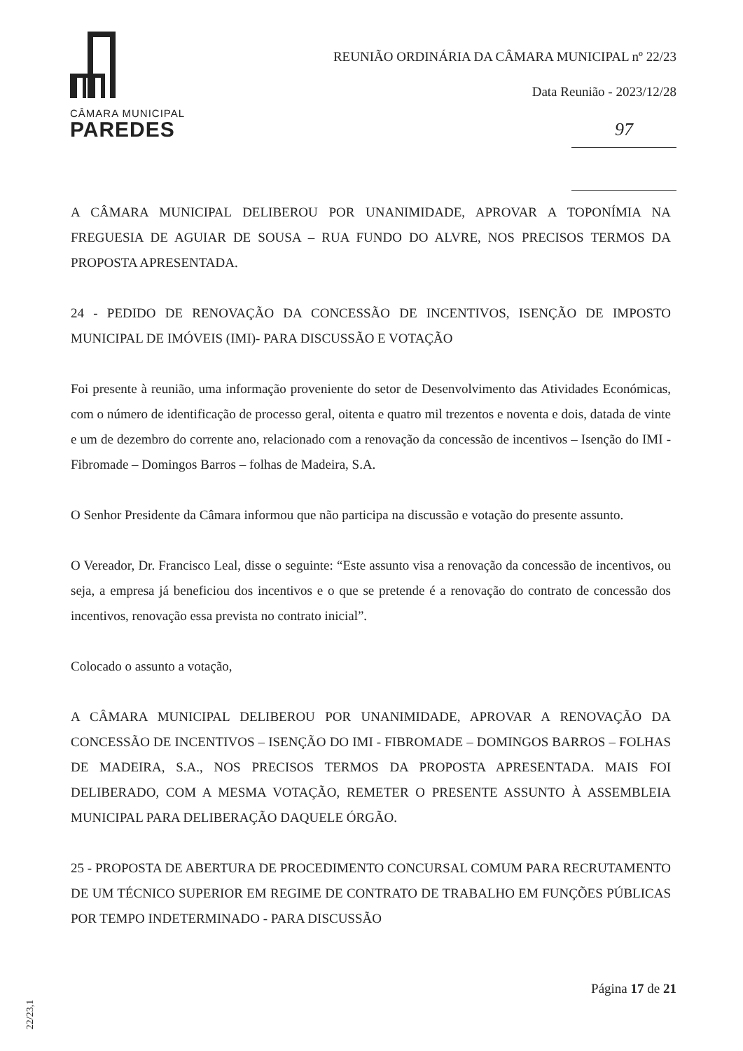CÂMARA MUNICIPAL
PAREDES
REUNIÃO ORDINÁRIA DA CÂMARA MUNICIPAL nº 22/23
Data Reunião - 2023/12/28
97
A CÂMARA MUNICIPAL DELIBEROU POR UNANIMIDADE, APROVAR A TOPONÍMIA NA FREGUESIA DE AGUIAR DE SOUSA – RUA FUNDO DO ALVRE, NOS PRECISOS TERMOS DA PROPOSTA APRESENTADA.
24 - PEDIDO DE RENOVAÇÃO DA CONCESSÃO DE INCENTIVOS, ISENÇÃO DE IMPOSTO MUNICIPAL DE IMÓVEIS (IMI)- PARA DISCUSSÃO E VOTAÇÃO
Foi presente à reunião, uma informação proveniente do setor de Desenvolvimento das Atividades Económicas, com o número de identificação de processo geral, oitenta e quatro mil trezentos e noventa e dois, datada de vinte e um de dezembro do corrente ano, relacionado com a renovação da concessão de incentivos – Isenção do IMI - Fibromade – Domingos Barros – folhas de Madeira, S.A.
O Senhor Presidente da Câmara informou que não participa na discussão e votação do presente assunto.
O Vereador, Dr. Francisco Leal, disse o seguinte: “Este assunto visa a renovação da concessão de incentivos, ou seja, a empresa já beneficiou dos incentivos e o que se pretende é a renovação do contrato de concessão dos incentivos, renovação essa prevista no contrato inicial”.
Colocado o assunto a votação,
A CÂMARA MUNICIPAL DELIBEROU POR UNANIMIDADE, APROVAR A RENOVAÇÃO DA CONCESSÃO DE INCENTIVOS – ISENÇÃO DO IMI - FIBROMADE – DOMINGOS BARROS – FOLHAS DE MADEIRA, S.A., NOS PRECISOS TERMOS DA PROPOSTA APRESENTADA. MAIS FOI DELIBERADO, COM A MESMA VOTAÇÃO, REMETER O PRESENTE ASSUNTO À ASSEMBLEIA MUNICIPAL PARA DELIBERAÇÃO DAQUELE ÓRGÃO.
25 - PROPOSTA DE ABERTURA DE PROCEDIMENTO CONCURSAL COMUM PARA RECRUTAMENTO DE UM TÉCNICO SUPERIOR EM REGIME DE CONTRATO DE TRABALHO EM FUNÇÕES PÚBLICAS POR TEMPO INDETERMINADO - PARA DISCUSSÃO
Página 17 de 21
22/23,1